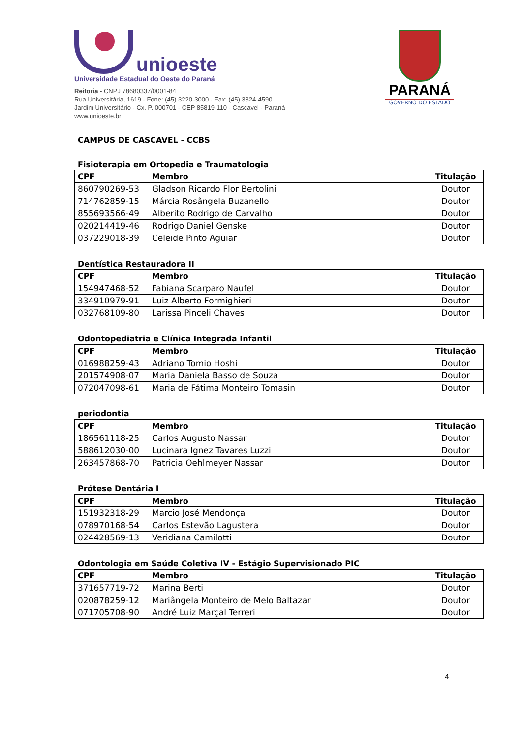unioeste
Universidade Estadual do Oeste do Paraná
Reitoria - CNPJ 78680337/0001-84
Rua Universitária, 1619 - Fone: (45) 3220-3000 - Fax: (45) 3324-4590
Jardim Universitário - Cx. P. 000701 - CEP 85819-110 - Cascavel - Paraná
www.unioeste.br
PARANÁ
GOVERNO DO ESTADO
CAMPUS DE CASCAVEL - CCBS
Fisioterapia em Ortopedia e Traumatologia
| CPF | Membro | Titulação |
| --- | --- | --- |
| 860790269-53 | Gladson Ricardo Flor Bertolini | Doutor |
| 714762859-15 | Márcia Rosângela Buzanello | Doutor |
| 855693566-49 | Alberito Rodrigo de Carvalho | Doutor |
| 020214419-46 | Rodrigo Daniel Genske | Doutor |
| 037229018-39 | Celeide Pinto Aguiar | Doutor |
Dentística Restauradora II
| CPF | Membro | Titulação |
| --- | --- | --- |
| 154947468-52 | Fabiana Scarparo Naufel | Doutor |
| 334910979-91 | Luiz Alberto Formighieri | Doutor |
| 032768109-80 | Larissa Pinceli Chaves | Doutor |
Odontopediatria e Clínica Integrada Infantil
| CPF | Membro | Titulação |
| --- | --- | --- |
| 016988259-43 | Adriano Tomio Hoshi | Doutor |
| 201574908-07 | Maria Daniela Basso de Souza | Doutor |
| 072047098-61 | Maria de Fátima Monteiro Tomasin | Doutor |
periodontia
| CPF | Membro | Titulação |
| --- | --- | --- |
| 186561118-25 | Carlos Augusto Nassar | Doutor |
| 588612030-00 | Lucinara Ignez Tavares Luzzi | Doutor |
| 263457868-70 | Patricia Oehlmeyer Nassar | Doutor |
Prótese Dentária I
| CPF | Membro | Titulação |
| --- | --- | --- |
| 151932318-29 | Marcio José Mendonça | Doutor |
| 078970168-54 | Carlos Estevão Lagustera | Doutor |
| 024428569-13 | Veridiana Camilotti | Doutor |
Odontologia em Saúde Coletiva IV - Estágio Supervisionado PIC
| CPF | Membro | Titulação |
| --- | --- | --- |
| 371657719-72 | Marina Berti | Doutor |
| 020878259-12 | Mariângela Monteiro de Melo Baltazar | Doutor |
| 071705708-90 | André Luiz Marçal Terreri | Doutor |
4